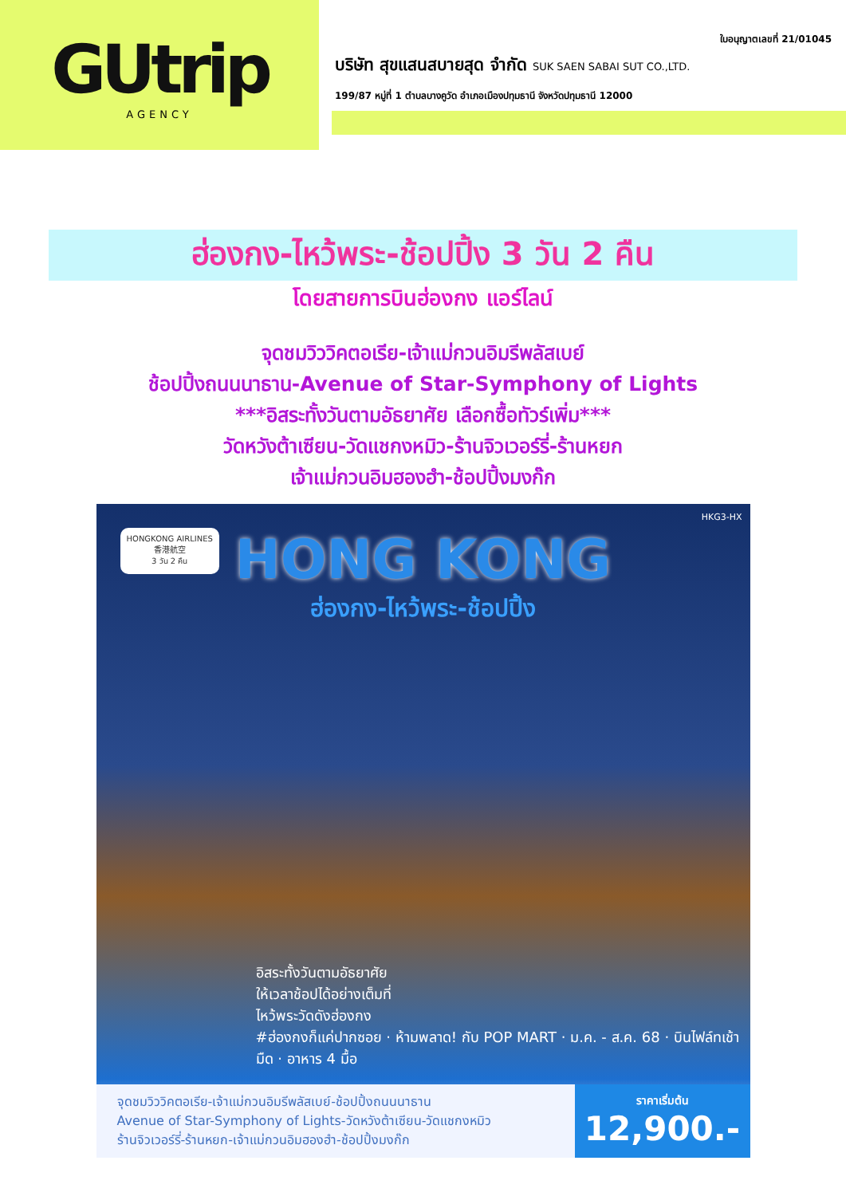GUtrip
AGENCY
ใบอนุญาตเลขที่ 21/01045
บริษัท สุขแสนสบายสุด จำกัด SUK SAEN SABAI SUT CO.,LTD.
199/87 หมู่ที่ 1 ตำบลบางคูวัด อำเภอเมืองปทุมธานี จังหวัดปทุมธานี 12000
ฮ่องกง-ไหว้พระ-ช้อปปิ้ง 3 วัน 2 คืน
โดยสายการบินฮ่องกง แอร์ไลน์
จุดชมวิววิคตอเรีย-เจ้าแม่กวนอิมรีพลัสเบย์
ช้อปปิ้งถนนนาธาน-Avenue of Star-Symphony of Lights
***อิสระทั้งวันตามอัธยาศัย เลือกซื้อทัวร์เพิ่ม***
วัดหวังต้าเซียน-วัดแชกงหมิว-ร้านจิวเวอร์รี่-ร้านหยก
เจ้าแม่กวนอิมฮองฮำ-ช้อปปิ้งมงก๊ก
HKG3-HX
HONGKONG AIRLINES
香港航空
3 วัน 2 คืน
HONG KONG
ฮ่องกง-ไหว้พระ-ช้อปปิ้ง
อิสระทั้งวันตามอัธยาศัย
ให้เวลาช้อปได้อย่างเต็มที่
ไหว้พระวัดดังฮ่องกง
#ฮ่องกงก็แค่ปากซอย · ห้ามพลาด! กับ POP MART · ม.ค. - ส.ค. 68 · บินไฟล์ทเช้ามืด · อาหาร 4 มื้อ
จุดชมวิววิคตอเรีย-เจ้าแม่กวนอิมรีพลัสเบย์-ช้อปปิ้งถนนนาธาน
Avenue of Star-Symphony of Lights-วัดหวังต้าเซียน-วัดแชกงหมิว
ร้านจิวเวอร์รี่-ร้านหยก-เจ้าแม่กวนอิมฮองฮำ-ช้อปปิ้งมงก๊ก
ราคาเริ่มต้น
12,900.-